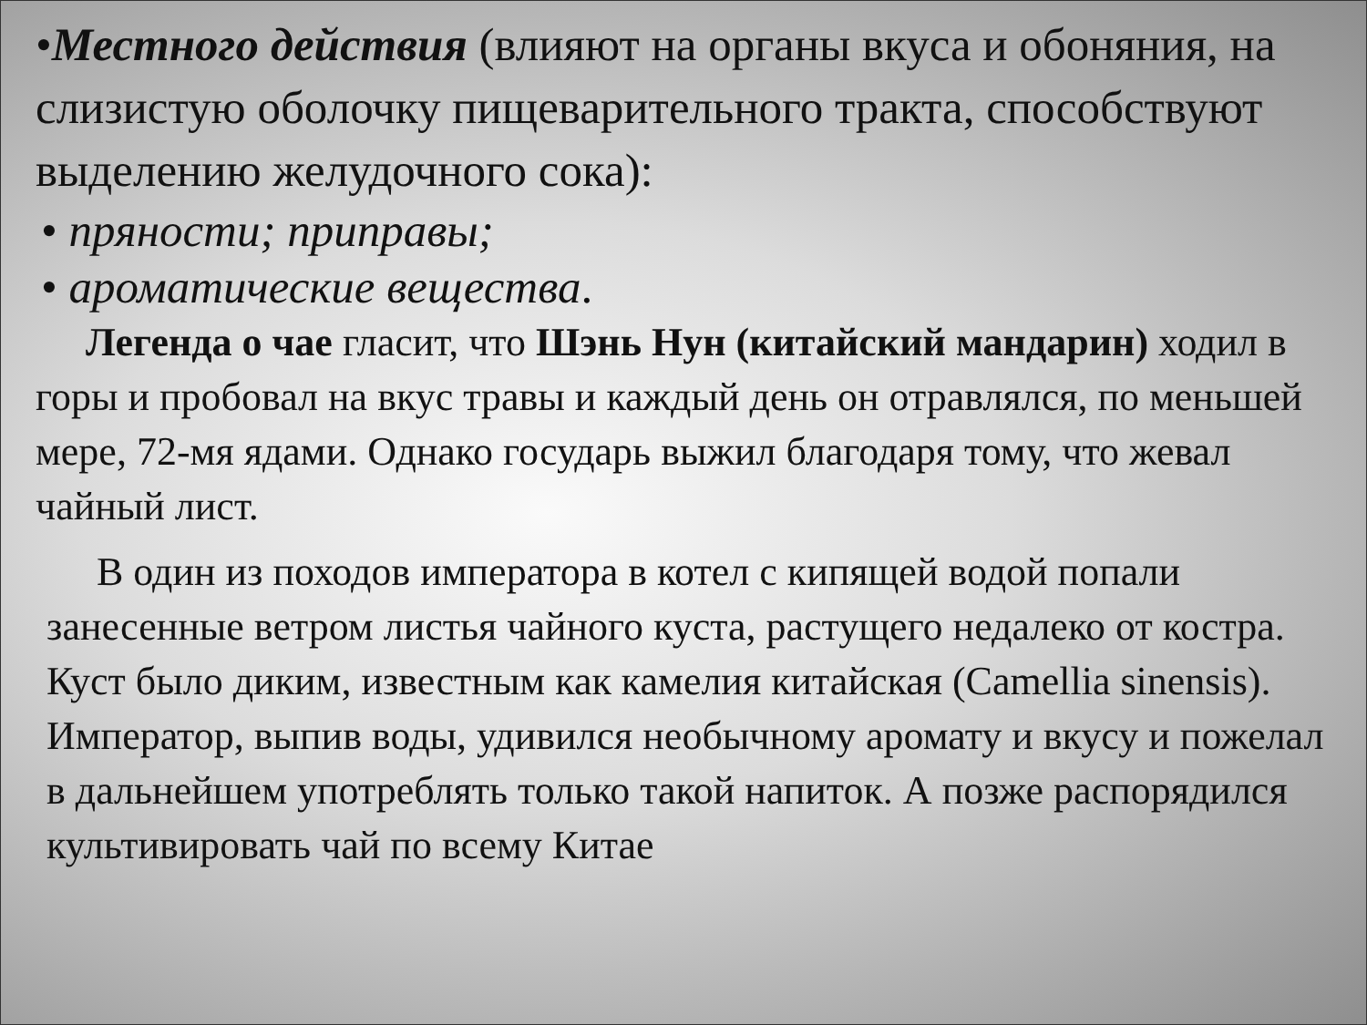•Местного действия (влияют на органы вкуса и обоняния, на слизистую оболочку пищеварительного тракта, способствуют выделению желудочного сока):
• пряности; приправы;
• ароматические вещества.
Легенда о чае гласит, что Шэнь Нун (китайский мандарин) ходил в горы и пробовал на вкус травы и каждый день он отравлялся, по меньшей мере, 72-мя ядами. Однако государь выжил благодаря тому, что жевал чайный лист.
В один из походов императора в котел с кипящей водой попали занесенные ветром листья чайного куста, растущего недалеко от костра. Куст было диким, известным как камелия китайская (Camellia sinensis). Император, выпив воды, удивился необычному аромату и вкусу и пожелал в дальнейшем употреблять только такой напиток. А позже распорядился культивировать чай по всему Китае